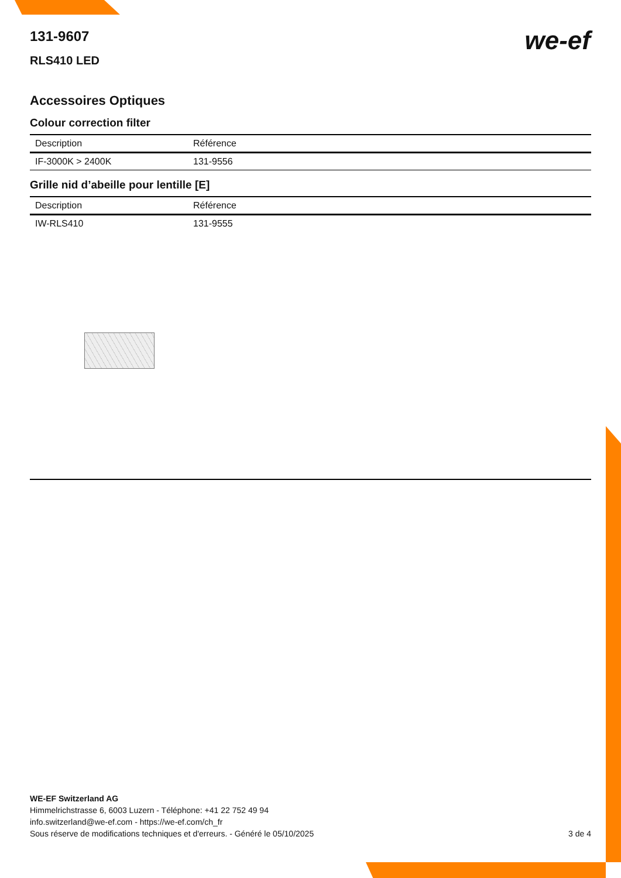we-ef
131-9607
RLS410 LED
Accessoires Optiques
Colour correction filter
| Description | Référence |
| --- | --- |
| IF-3000K > 2400K | 131-9556 |
Grille nid d’abeille pour lentille [E]
| Description | Référence |
| --- | --- |
| IW-RLS410 | 131-9555 |
WE-EF Switzerland AG
Himmelrichstrasse 6, 6003 Luzern - Téléphone: +41 22 752 49 94
info.switzerland@we-ef.com - https://we-ef.com/ch_fr
Sous réserve de modifications techniques et d'erreurs. - Généré le 05/10/2025 3 de 4